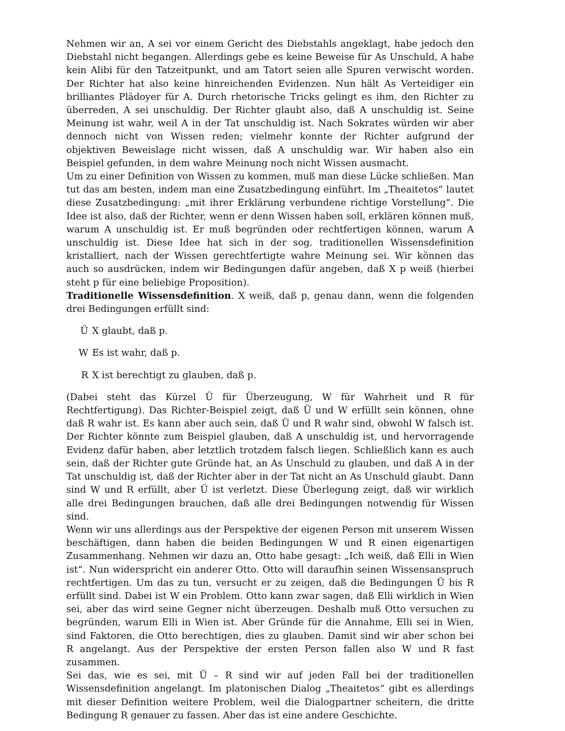Nehmen wir an, A sei vor einem Gericht des Diebstahls angeklagt, habe jedoch den Diebstahl nicht begangen. Allerdings gebe es keine Beweise für As Unschuld, A habe kein Alibi für den Tatzeitpunkt, und am Tatort seien alle Spuren verwischt worden. Der Richter hat also keine hinreichenden Evidenzen. Nun hält As Verteidiger ein brilliantes Plädoyer für A. Durch rhetorische Tricks gelingt es ihm, den Richter zu überreden, A sei unschuldig. Der Richter glaubt also, daß A unschuldig ist. Seine Meinung ist wahr, weil A in der Tat unschuldig ist. Nach Sokrates würden wir aber dennoch nicht von Wissen reden; vielmehr konnte der Richter aufgrund der objektiven Beweislage nicht wissen, daß A unschuldig war. Wir haben also ein Beispiel gefunden, in dem wahre Meinung noch nicht Wissen ausmacht.
Um zu einer Definition von Wissen zu kommen, muß man diese Lücke schließen. Man tut das am besten, indem man eine Zusatzbedingung einführt. Im „Theaitetos“ lautet diese Zusatzbedingung: „mit ihrer Erklärung verbundene richtige Vorstellung“. Die Idee ist also, daß der Richter, wenn er denn Wissen haben soll, erklären können muß, warum A unschuldig ist. Er muß begründen oder rechtfertigen können, warum A unschuldig ist. Diese Idee hat sich in der sog. traditionellen Wissensdefinition kristalliert, nach der Wissen gerechtfertigte wahre Meinung sei. Wir können das auch so ausdrücken, indem wir Bedingungen dafür angeben, daß X p weiß (hierbei steht p für eine beliebige Proposition).
Traditionelle Wissensdefinition. X weiß, daß p, genau dann, wenn die folgenden drei Bedingungen erfüllt sind:
Ü X glaubt, daß p.
W Es ist wahr, daß p.
R X ist berechtigt zu glauben, daß p.
(Dabei steht das Kürzel Ü für Überzeugung, W für Wahrheit und R für Rechtfertigung). Das Richter-Beispiel zeigt, daß Ü und W erfüllt sein können, ohne daß R wahr ist. Es kann aber auch sein, daß Ü und R wahr sind, obwohl W falsch ist. Der Richter könnte zum Beispiel glauben, daß A unschuldig ist, und hervorragende Evidenz dafür haben, aber letztlich trotzdem falsch liegen. Schließlich kann es auch sein, daß der Richter gute Gründe hat, an As Unschuld zu glauben, und daß A in der Tat unschuldig ist, daß der Richter aber in der Tat nicht an As Unschuld glaubt. Dann sind W und R erfüllt, aber Ü ist verletzt. Diese Überlegung zeigt, daß wir wirklich alle drei Bedingungen brauchen, daß alle drei Bedingungen notwendig für Wissen sind.
Wenn wir uns allerdings aus der Perspektive der eigenen Person mit unserem Wissen beschäftigen, dann haben die beiden Bedingungen W und R einen eigenartigen Zusammenhang. Nehmen wir dazu an, Otto habe gesagt: „Ich weiß, daß Elli in Wien ist“. Nun widerspricht ein anderer Otto. Otto will daraufhin seinen Wissensanspruch rechtfertigen. Um das zu tun, versucht er zu zeigen, daß die Bedingungen Ü bis R erfüllt sind. Dabei ist W ein Problem. Otto kann zwar sagen, daß Elli wirklich in Wien sei, aber das wird seine Gegner nicht überzeugen. Deshalb muß Otto versuchen zu begründen, warum Elli in Wien ist. Aber Gründe für die Annahme, Elli sei in Wien, sind Faktoren, die Otto berechtigen, dies zu glauben. Damit sind wir aber schon bei R angelangt. Aus der Perspektive der ersten Person fallen also W und R fast zusammen.
Sei das, wie es sei, mit Ü – R sind wir auf jeden Fall bei der traditionellen Wissensdefinition angelangt. Im platonischen Dialog „Theaitetos“ gibt es allerdings mit dieser Definition weitere Problem, weil die Dialogpartner scheitern, die dritte Bedingung R genauer zu fassen. Aber das ist eine andere Geschichte.